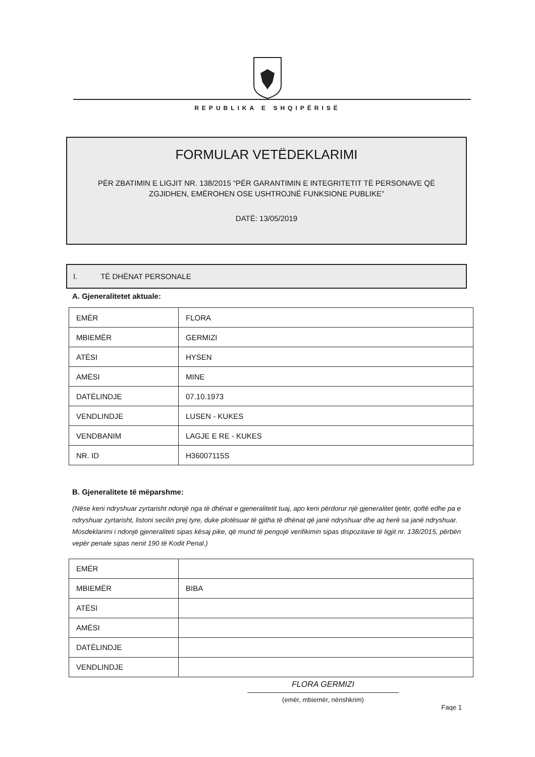REPUBLIKA E SHQIPËRISË
FORMULAR VETËDEKLARIMI
PËR ZBATIMIN E LIGJIT NR. 138/2015 “PËR GARANTIMIN E INTEGRITETIT TË PERSONAVE QË
ZGJIDHEN, EMËROHEN OSE USHTROJNË FUNKSIONE PUBLIKE”
DATË: 13/05/2019
I. TË DHËNAT PERSONALE
A. Gjeneralitetet aktuale:
| EMËR | FLORA |
| MBIEMËR | GERMIZI |
| ATËSI | HYSEN |
| AMËSI | MINE |
| DATËLINDJE | 07.10.1973 |
| VENDLINDJE | LUSEN - KUKES |
| VENDBANIM | LAGJE E RE - KUKES |
| NR. ID | H36007115S |
B. Gjeneralitete të mëparshme:
(Nëse keni ndryshuar zyrtarisht ndonjë nga të dhënat e gjeneralitetit tuaj, apo keni përdorur një gjeneralitet tjetër, qoftë edhe pa e ndryshuar zyrtarisht, listoni secilin prej tyre, duke plotësuar të gjitha të dhënat që janë ndryshuar dhe aq herë sa janë ndryshuar. Mosdeklarimi i ndonjë gjeneraliteti sipas kësaj pike, që mund të pengojë verifikimin sipas dispozitave të ligjit nr. 138/2015, përbën vepër penale sipas nenit 190 të Kodit Penal.)
| EMËR | |
| MBIEMËR | BIBA |
| ATËSI | |
| AMËSI | |
| DATËLINDJE | |
| VENDLINDJE | |
FLORA GERMIZI
(emër, mbiemër, nënshkrim)
Faqe 1